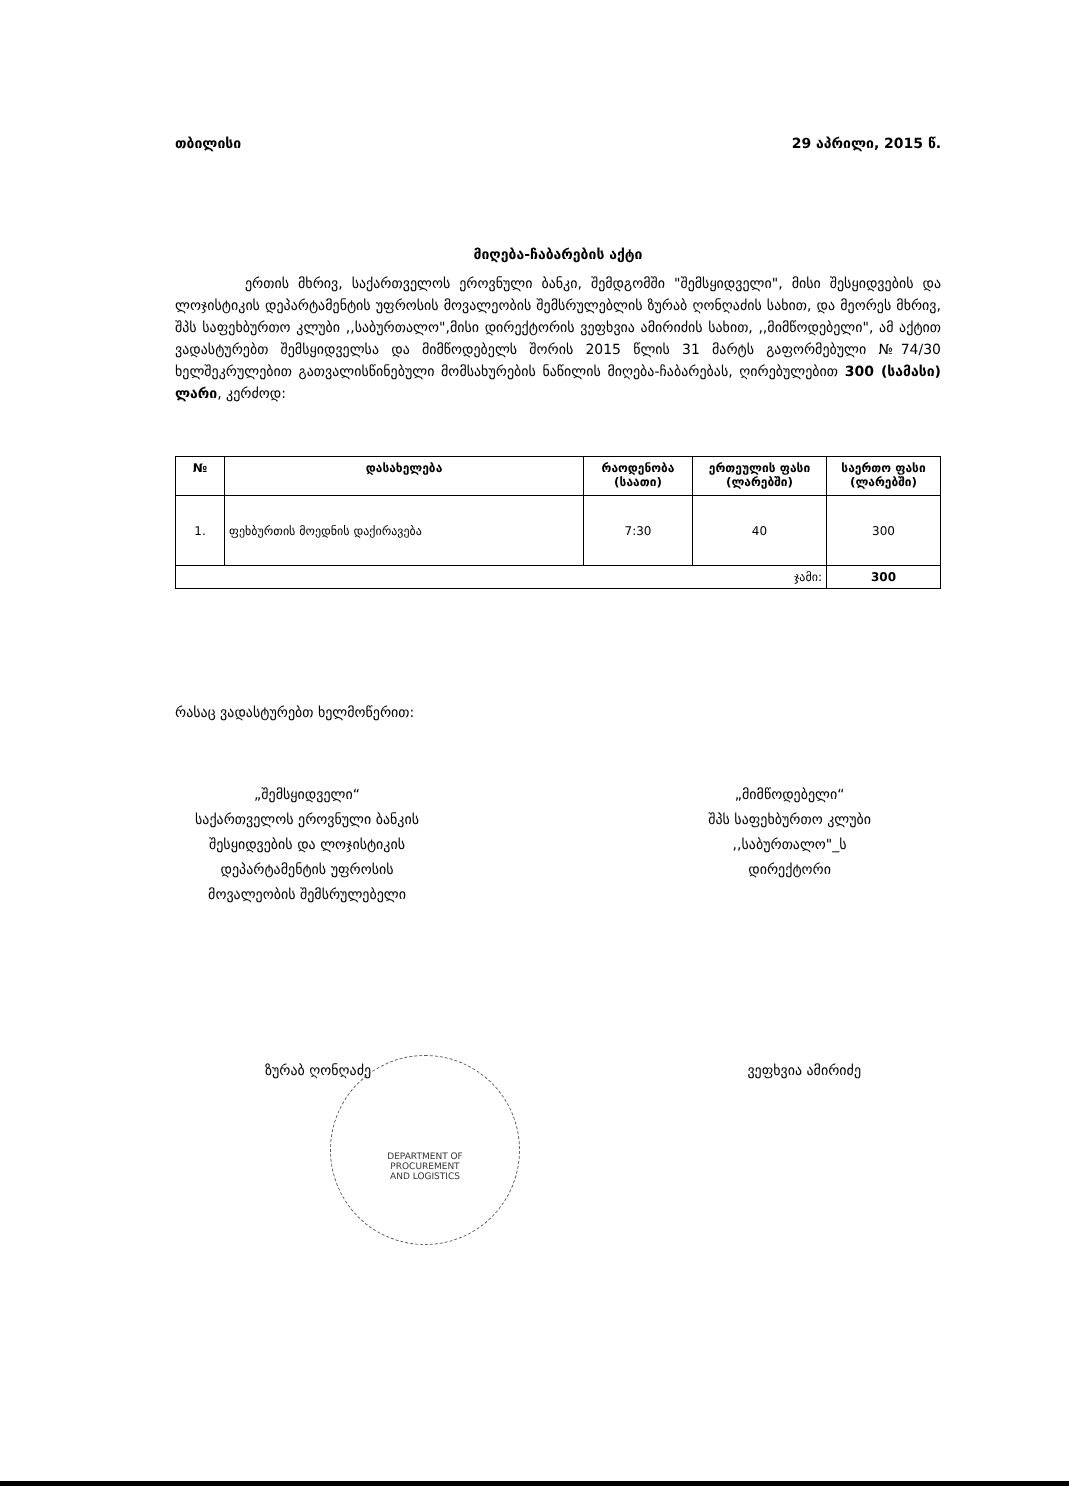თბილისი 29 აპრილი, 2015 წ.
მიღება-ჩაბარების აქტი
ერთის მხრივ, საქართველოს ეროვნული ბანკი, შემდგომში "შემსყიდველი", მისი შესყიდვების და ლოჯისტიკის დეპარტამენტის უფროსის მოვალეობის შემსრულებლის ზურაბ ღონღაძის სახით, და მეორეს მხრივ, შპს საფეხბურთო კლუბი ,,საბურთალო",მისი დირექტორის ვეფხვია ამირიძის სახით, ,,მიმწოდებელი", ამ აქტით ვადასტურებთ შემსყიდველსა და მიმწოდებელს შორის 2015 წლის 31 მარტს გაფორმებული №74/30 ხელშეკრულებით გათვალისწინებული მომსახურების ნაწილის მიღება-ჩაბარებას, ღირებულებით 300 (სამასი) ლარი, კერძოდ:
| № | დასახელება | რაოდენობა (საათი) | ერთეულის ფასი (ლარებში) | საერთო ფასი (ლარებში) |
| --- | --- | --- | --- | --- |
| 1. | ფეხბურთის მოედნის დაქირავება | 7:30 | 40 | 300 |
| ჯამი: | | | | 300 |
რასაც ვადასტურებთ ხელმოწერით:
„შემსყიდველი“
საქართველოს ეროვნული ბანკის
შესყიდვების და ლოჯისტიკის
დეპარტამენტის უფროსის
მოვალეობის შემსრულებელი
„მიმწოდებელი“
შპს საფეხბურთო კლუბი
,,საბურთალო"_ს
დირექტორი
ზურაბ ღონღაძე ვეფხვია ამირიძე
DEPARTMENT OF
PROCUREMENT
AND LOGISTICS